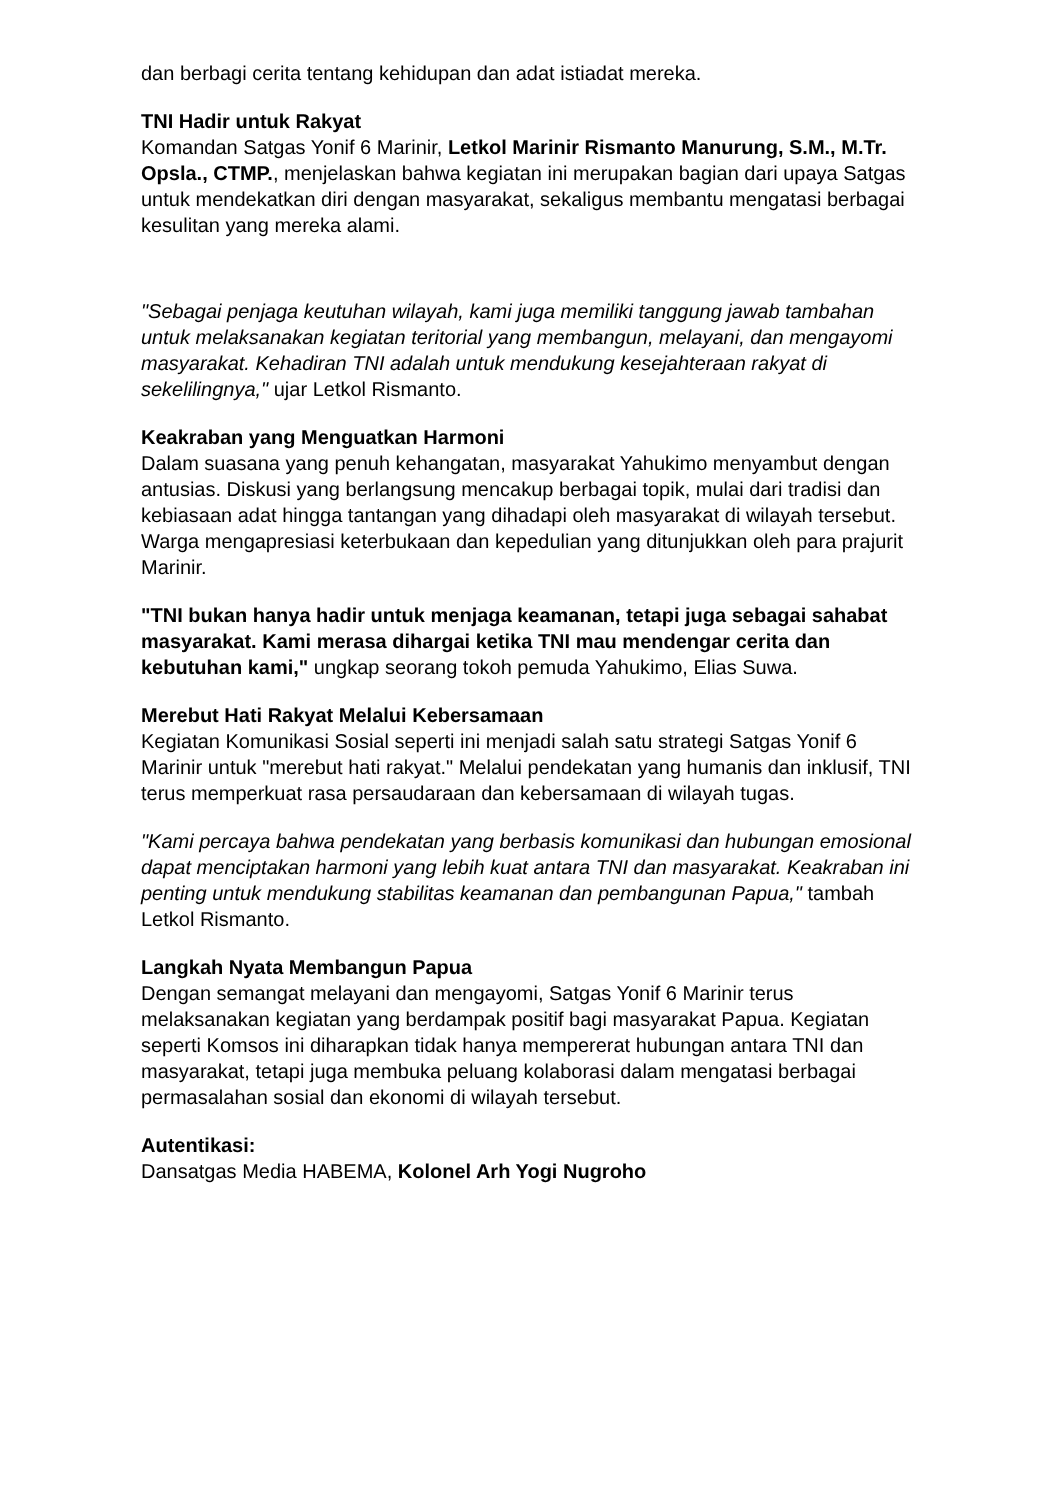dan berbagi cerita tentang kehidupan dan adat istiadat mereka.
TNI Hadir untuk Rakyat
Komandan Satgas Yonif 6 Marinir, Letkol Marinir Rismanto Manurung, S.M., M.Tr. Opsla., CTMP., menjelaskan bahwa kegiatan ini merupakan bagian dari upaya Satgas untuk mendekatkan diri dengan masyarakat, sekaligus membantu mengatasi berbagai kesulitan yang mereka alami.
"Sebagai penjaga keutuhan wilayah, kami juga memiliki tanggung jawab tambahan untuk melaksanakan kegiatan teritorial yang membangun, melayani, dan mengayomi masyarakat. Kehadiran TNI adalah untuk mendukung kesejahteraan rakyat di sekelilingnya," ujar Letkol Rismanto.
Keakraban yang Menguatkan Harmoni
Dalam suasana yang penuh kehangatan, masyarakat Yahukimo menyambut dengan antusias. Diskusi yang berlangsung mencakup berbagai topik, mulai dari tradisi dan kebiasaan adat hingga tantangan yang dihadapi oleh masyarakat di wilayah tersebut. Warga mengapresiasi keterbukaan dan kepedulian yang ditunjukkan oleh para prajurit Marinir.
"TNI bukan hanya hadir untuk menjaga keamanan, tetapi juga sebagai sahabat masyarakat. Kami merasa dihargai ketika TNI mau mendengar cerita dan kebutuhan kami," ungkap seorang tokoh pemuda Yahukimo, Elias Suwa.
Merebut Hati Rakyat Melalui Kebersamaan
Kegiatan Komunikasi Sosial seperti ini menjadi salah satu strategi Satgas Yonif 6 Marinir untuk "merebut hati rakyat." Melalui pendekatan yang humanis dan inklusif, TNI terus memperkuat rasa persaudaraan dan kebersamaan di wilayah tugas.
"Kami percaya bahwa pendekatan yang berbasis komunikasi dan hubungan emosional dapat menciptakan harmoni yang lebih kuat antara TNI dan masyarakat. Keakraban ini penting untuk mendukung stabilitas keamanan dan pembangunan Papua," tambah Letkol Rismanto.
Langkah Nyata Membangun Papua
Dengan semangat melayani dan mengayomi, Satgas Yonif 6 Marinir terus melaksanakan kegiatan yang berdampak positif bagi masyarakat Papua. Kegiatan seperti Komsos ini diharapkan tidak hanya mempererat hubungan antara TNI dan masyarakat, tetapi juga membuka peluang kolaborasi dalam mengatasi berbagai permasalahan sosial dan ekonomi di wilayah tersebut.
Autentikasi:
Dansatgas Media HABEMA, Kolonel Arh Yogi Nugroho